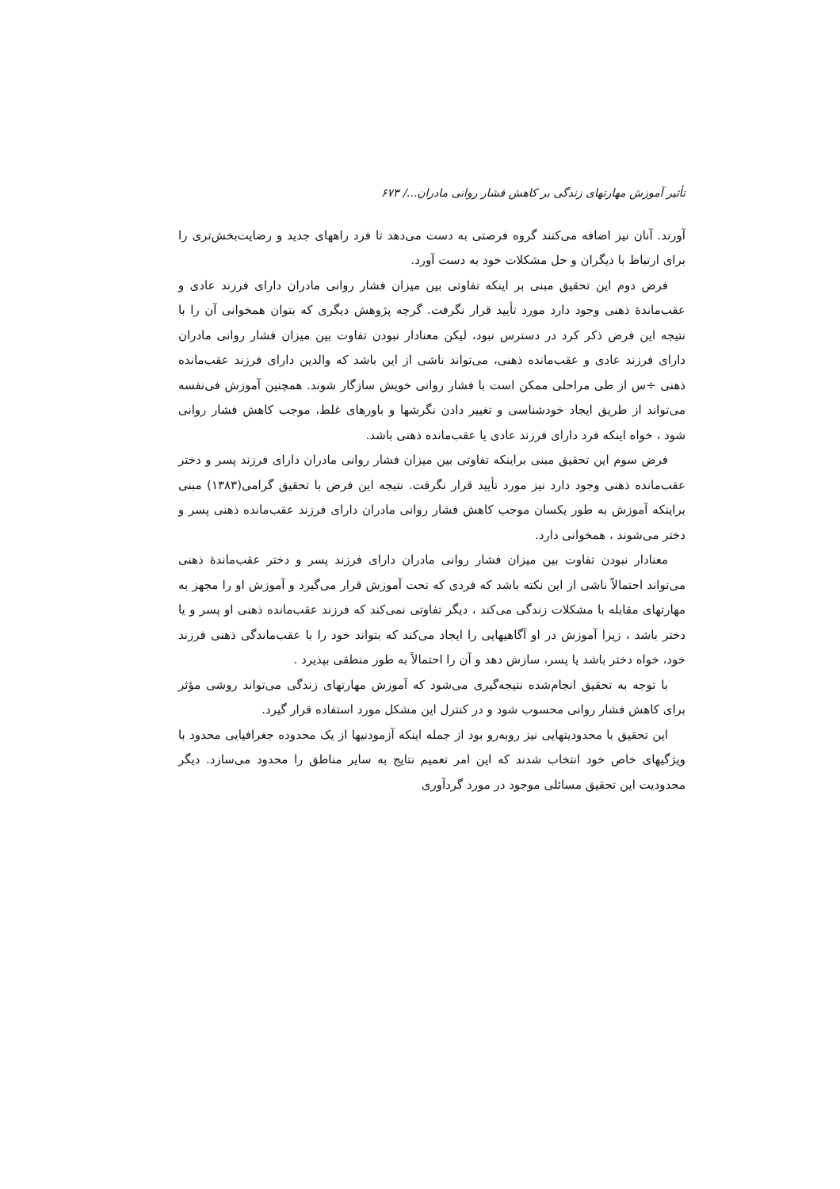تأثیر آموزش مهارتهای زندگی بر کاهش فشار روانی مادران.../ ۶۷۳
آورند. آنان نیز اضافه می‌کنند گروه فرصتی به دست می‌دهد تا فرد راههای جدید و رضایت‌بخش‌تری را برای ارتباط با دیگران و حل مشکلات خود به دست آورد.
فرض دوم این تحقیق مبنی بر اینکه تفاوتی بین میزان فشار روانی مادران دارای فرزند عادی و عقب‌ماندهٔ ذهنی وجود دارد مورد تأیید قرار نگرفت. گرچه پژوهش دیگری که بتوان همخوانی آن را با نتیجه این فرض ذکر کرد در دسترس نبود، لیکن معنادار نبودن تفاوت بین میزان فشار روانی مادران دارای فرزند عادی و عقب‌مانده ذهنی، می‌تواند ناشی از این باشد که والدین دارای فرزند عقب‌مانده ذهنی ÷س از طی مراحلی ممکن است با فشار روانی خویش سازگار شوند. همچنین آموزش فی‌نفسه می‌تواند از طریق ایجاد خودشناسی و تغییر دادن نگرشها و باورهای غلط، موجب کاهش فشار روانی شود ، خواه اینکه فرد دارای فرزند عادی یا عقب‌مانده ذهنی باشد.
فرض سوم این تحقیق مبنی براینکه تفاوتی بین میزان فشار روانی مادران دارای فرزند پسر و دختر عقب‌مانده ذهنی وجود دارد نیز مورد تأیید قرار نگرفت. نتیجه این فرض با تحقیق گرامی(۱۳۸۳) مبنی براینکه آموزش به طور یکسان موجب کاهش فشار روانی مادران دارای فرزند عقب‌مانده ذهنی پسر و دختر می‌شوند ، همخوانی دارد.
معنادار نبودن تفاوت بین میزان فشار روانی مادران دارای فرزند پسر و دختر عقب‌ماندهٔ ذهنی می‌تواند احتمالاً ناشی از این نکته باشد که فردی که تحت آموزش قرار می‌گیرد و آموزش او را مجهز به مهارتهای مقابله با مشکلات زندگی می‌کند ، دیگر تفاوتی نمی‌کند که فرزند عقب‌مانده ذهنی او پسر و یا دختر باشد ، زیرا آموزش در او آگاهیهایی را ایجاد می‌کند که بتواند خود را با عقب‌ماندگی ذهنی فرزند خود، خواه دختر باشد یا پسر، سازش دهد و آن را احتمالاً به طور منطقی بپذیرد .
با توجه به تحقیق انجام‌شده نتیجه‌گیری می‌شود که آموزش مهارتهای زندگی می‌تواند روشی مؤثر برای کاهش فشار روانی محسوب شود و در کنترل این مشکل مورد استفاده قرار گیرد.
این تحقیق با محدودیتهایی نیز روبه‌رو بود از جمله اینکه آزمودنیها از یک محدوده جغرافیایی محدود با ویژگیهای خاص خود انتخاب شدند که این امر تعمیم نتایج به سایر مناطق را محدود می‌سازد. دیگر محدودیت این تحقیق مسائلی موجود در مورد گردآوری